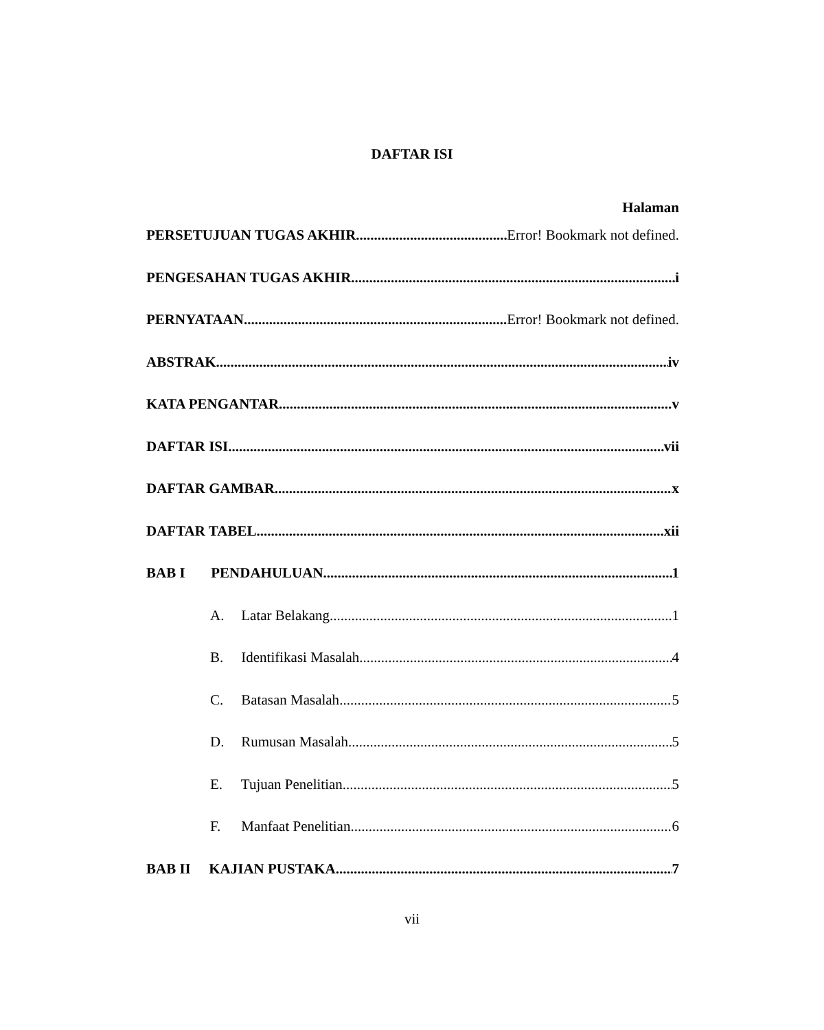DAFTAR ISI
Halaman
PERSETUJUAN TUGAS AKHIR Error! Bookmark not defined.
PENGESAHAN TUGAS AKHIR i
PERNYATAAN Error! Bookmark not defined.
ABSTRAK iv
KATA PENGANTAR v
DAFTAR ISI vii
DAFTAR GAMBAR x
DAFTAR TABEL xii
BAB I PENDAHULUAN 1
A. Latar Belakang 1
B. Identifikasi Masalah 4
C. Batasan Masalah 5
D. Rumusan Masalah 5
E. Tujuan Penelitian 5
F. Manfaat Penelitian 6
BAB II KAJIAN PUSTAKA 7
vii